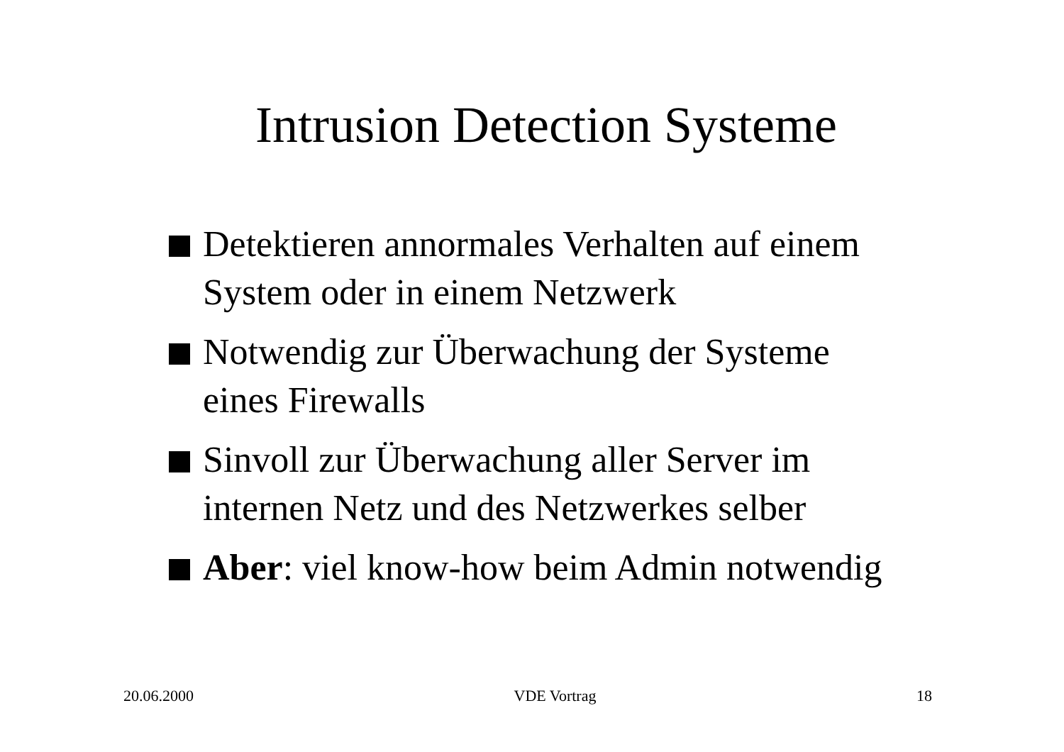Intrusion Detection Systeme
Detektieren annormales Verhalten auf einem System oder in einem Netzwerk
Notwendig zur Überwachung der Systeme eines Firewalls
Sinvoll zur Überwachung aller Server im internen Netz und des Netzwerkes selber
Aber: viel know-how beim Admin notwendig
20.06.2000 VDE Vortrag 18